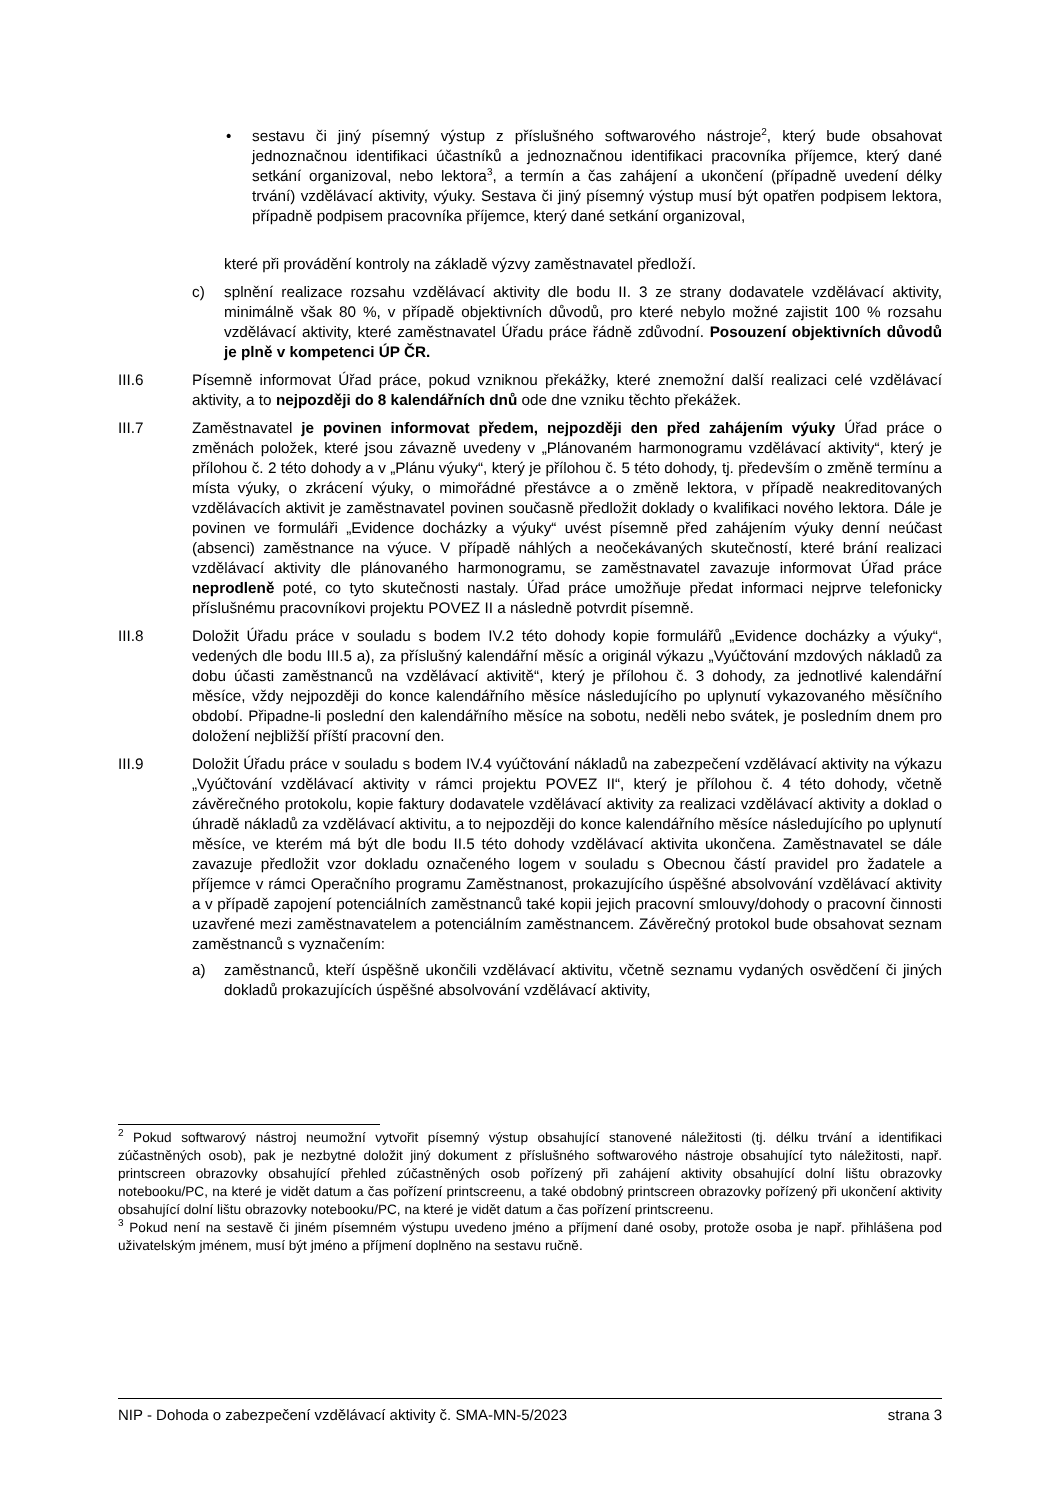• sestavu či jiný písemný výstup z příslušného softwarového nástroje<sup>2</sup>, který bude obsahovat jednoznačnou identifikaci účastníků a jednoznačnou identifikaci pracovníka příjemce, který dané setkání organizoval, nebo lektora<sup>3</sup>, a termín a čas zahájení a ukončení (případně uvedení délky trvání) vzdělávací aktivity, výuky. Sestava či jiný písemný výstup musí být opatřen podpisem lektora, případně podpisem pracovníka příjemce, který dané setkání organizoval,
které při provádění kontroly na základě výzvy zaměstnavatel předloží.
c) splnění realizace rozsahu vzdělávací aktivity dle bodu II. 3 ze strany dodavatele vzdělávací aktivity, minimálně však 80 %, v případě objektivních důvodů, pro které nebylo možné zajistit 100 % rozsahu vzdělávací aktivity, které zaměstnavatel Úřadu práce řádně zdůvodní. Posouzení objektivních důvodů je plně v kompetenci ÚP ČR.
III.6 Písemně informovat Úřad práce, pokud vzniknou překážky, které znemožní další realizaci celé vzdělávací aktivity, a to nejpozději do 8 kalendářních dnů ode dne vzniku těchto překážek.
III.7 Zaměstnavatel je povinen informovat předem, nejpozději den před zahájením výuky Úřad práce o změnách položek, které jsou závazně uvedeny v „Plánovaném harmonogramu vzdělávací aktivity“, který je přílohou č. 2 této dohody a v „Plánu výuky“, který je přílohou č. 5 této dohody, tj. především o změně termínu a místa výuky, o zkrácení výuky, o mimořádné přestávce a o změně lektora, v případě neakreditovaných vzdělávacích aktivit je zaměstnavatel povinen současně předložit doklady o kvalifikaci nového lektora. Dále je povinen ve formuláři „Evidence docházky a výuky“ uvést písemně před zahájením výuky denní neúčast (absenci) zaměstnance na výuce. V případě náhlých a neočekávaných skutečností, které brání realizaci vzdělávací aktivity dle plánovaného harmonogramu, se zaměstnavatel zavazuje informovat Úřad práce neprodleně poté, co tyto skutečnosti nastaly. Úřad práce umožňuje předat informaci nejprve telefonicky příslušnému pracovníkovi projektu POVEZ II a následně potvrdit písemně.
III.8 Doložit Úřadu práce v souladu s bodem IV.2 této dohody kopie formulářů „Evidence docházky a výuky“, vedených dle bodu III.5 a), za příslušný kalendářní měsíc a originál výkazu „Vyúčtování mzdových nákladů za dobu účasti zaměstnanců na vzdělávací aktivitě“, který je přílohou č. 3 dohody, za jednotlivé kalendářní měsíce, vždy nejpozději do konce kalendářního měsíce následujícího po uplynutí vykazovaného měsíčního období. Připadne-li poslední den kalendářního měsíce na sobotu, neděli nebo svátek, je posledním dnem pro doložení nejbližší příští pracovní den.
III.9 Doložit Úřadu práce v souladu s bodem IV.4 vyúčtování nákladů na zabezpečení vzdělávací aktivity na výkazu „Vyúčtování vzdělávací aktivity v rámci projektu POVEZ II“, který je přílohou č. 4 této dohody, včetně závěrečného protokolu, kopie faktury dodavatele vzdělávací aktivity za realizaci vzdělávací aktivity a doklad o úhradě nákladů za vzdělávací aktivitu, a to nejpozději do konce kalendářního měsíce následujícího po uplynutí měsíce, ve kterém má být dle bodu II.5 této dohody vzdělávací aktivita ukončena. Zaměstnavatel se dále zavazuje předložit vzor dokladu označeného logem v souladu s Obecnou částí pravidel pro žadatele a příjemce v rámci Operačního programu Zaměstnanost, prokazujícího úspěšné absolvování vzdělávací aktivity a v případě zapojení potenciálních zaměstnanců také kopii jejich pracovní smlouvy/dohody o pracovní činnosti uzavřené mezi zaměstnavatelem a potenciálním zaměstnancem. Závěrečný protokol bude obsahovat seznam zaměstnanců s vyznačením:
a) zaměstnanců, kteří úspěšně ukončili vzdělávací aktivitu, včetně seznamu vydaných osvědčení či jiných dokladů prokazujících úspěšné absolvování vzdělávací aktivity,
<sup>2</sup> Pokud softwarový nástroj neumožní vytvořit písemný výstup obsahující stanovené náležitosti (tj. délku trvání a identifikaci zúčastněných osob), pak je nezbytné doložit jiný dokument z příslušného softwarového nástroje obsahující tyto náležitosti, např. printscreen obrazovky obsahující přehled zúčastněných osob pořízený při zahájení aktivity obsahující dolní lištu obrazovky notebooku/PC, na které je vidět datum a čas pořízení printscreenu, a také obdobný printscreen obrazovky pořízený při ukončení aktivity obsahující dolní lištu obrazovky notebooku/PC, na které je vidět datum a čas pořízení printscreenu.
<sup>3</sup> Pokud není na sestavě či jiném písemném výstupu uvedeno jméno a příjmení dané osoby, protože osoba je např. přihlášena pod uživatelským jménem, musí být jméno a příjmení doplněno na sestavu ručně.
NIP - Dohoda o zabezpečení vzdělávací aktivity č. SMA-MN-5/2023 strana 3